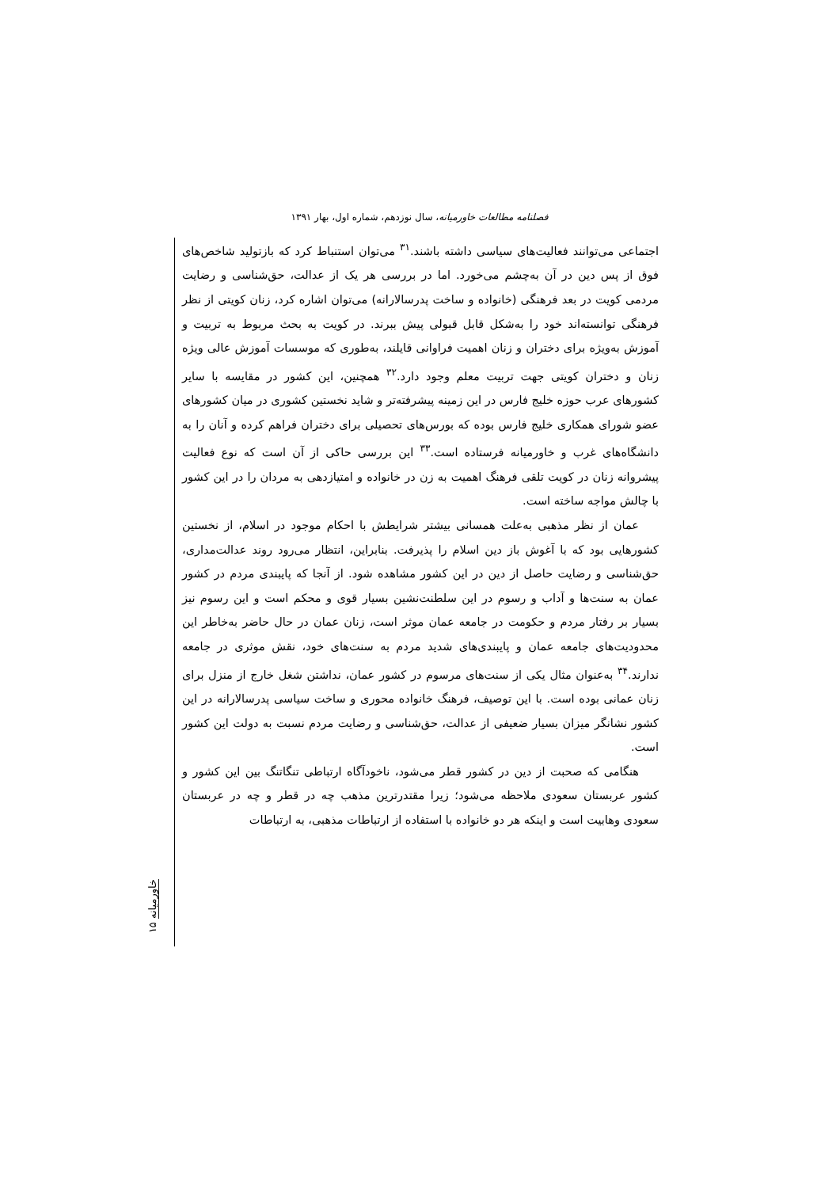فصلنامه مطالعات خاورمیانه، سال نوزدهم، شماره اول، بهار ۱۳۹۱
اجتماعی می‌توانند فعالیت‌های سیاسی داشته باشند.<sup>۳۱</sup> می‌توان استنباط کرد که بازتولید شاخص‌های فوق از پس دین در آن به‌چشم می‌خورد. اما در بررسی هر یک از عدالت، حق‌شناسی و رضایت مردمی کویت در بعد فرهنگی (خانواده و ساخت پدرسالارانه) می‌توان اشاره کرد، زنان کویتی از نظر فرهنگی توانسته‌اند خود را به‌شکل قابل قبولی پیش ببرند. در کویت به بحث مربوط به تربیت و آموزش به‌ویژه برای دختران و زنان اهمیت فراوانی قایلند، به‌طوری که موسسات آموزش عالی ویژه زنان و دختران کویتی جهت تربیت معلم وجود دارد.<sup>۳۲</sup> همچنین، این کشور در مقایسه با سایر کشورهای عرب حوزه خلیج فارس در این زمینه پیشرفته‌تر و شاید نخستین کشوری در میان کشورهای عضو شورای همکاری خلیج فارس بوده که بورس‌های تحصیلی برای دختران فراهم کرده و آنان را به دانشگاه‌های غرب و خاورمیانه فرستاده است.<sup>۳۳</sup> این بررسی حاکی از آن است که نوع فعالیت پیشروانه زنان در کویت تلقی فرهنگ اهمیت به زن در خانواده و امتیازدهی به مردان را در این کشور با چالش مواجه ساخته است.
عمان از نظر مذهبی به‌علت همسانی بیشتر شرایطش با احکام موجود در اسلام، از نخستین کشورهایی بود که با آغوش باز دین اسلام را پذیرفت. بنابراین، انتظار می‌رود روند عدالت‌مداری، حق‌شناسی و رضایت حاصل از دین در این کشور مشاهده شود. از آنجا که پایبندی مردم در کشور عمان به سنت‌ها و آداب و رسوم در این سلطنت‌نشین بسیار قوی و محکم است و این رسوم نیز بسیار بر رفتار مردم و حکومت در جامعه عمان موثر است، زنان عمان در حال حاضر به‌خاطر این محدودیت‌های جامعه عمان و پایبندی‌های شدید مردم به سنت‌های خود، نقش موثری در جامعه ندارند.<sup>۳۴</sup> به‌عنوان مثال یکی از سنت‌های مرسوم در کشور عمان، نداشتن شغل خارج از منزل برای زنان عمانی بوده است. با این توصیف، فرهنگ خانواده محوری و ساخت سیاسی پدرسالارانه در این کشور نشانگر میزان بسیار ضعیفی از عدالت، حق‌شناسی و رضایت مردم نسبت به دولت این کشور است.
هنگامی که صحبت از دین در کشور قطر می‌شود، ناخودآگاه ارتباطی تنگاتنگ بین این کشور و کشور عربستان سعودی ملاحظه می‌شود؛ زیرا مقتدرترین مذهب چه در قطر و چه در عربستان سعودی وهابیت است و اینکه هر دو خانواده با استفاده از ارتباطات مذهبی، به ارتباطات
خاورمیانه ۱۵